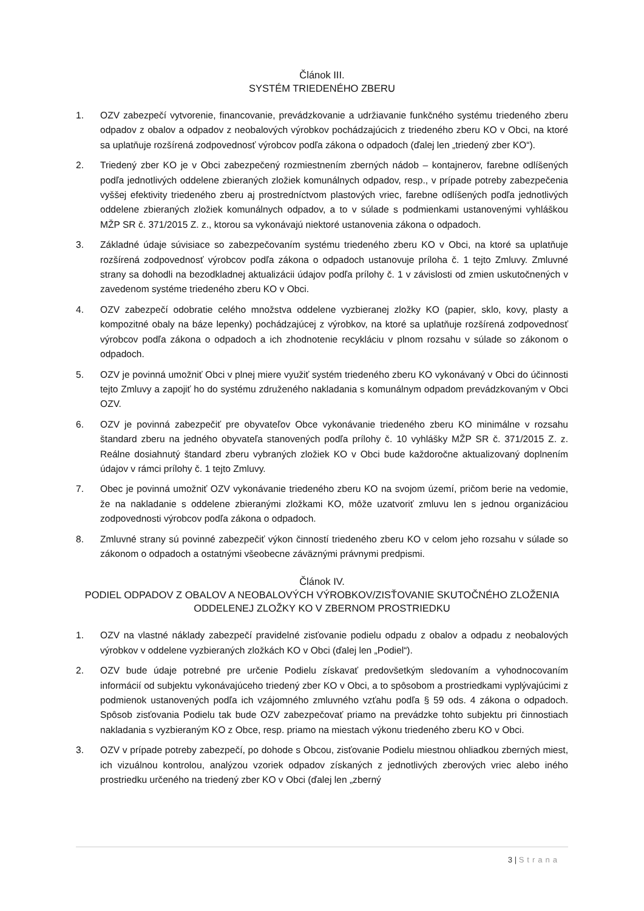Článok III.
SYSTÉM TRIEDENÉHO ZBERU
1. OZV zabezpečí vytvorenie, financovanie, prevádzkovanie a udržiavanie funkčného systému triedeného zberu odpadov z obalov a odpadov z neobalových výrobkov pochádzajúcich z triedeného zberu KO v Obci, na ktoré sa uplatňuje rozšírená zodpovednosť výrobcov podľa zákona o odpadoch (ďalej len „triedený zber KO“).
2. Triedený zber KO je v Obci zabezpečený rozmiestnením zberných nádob – kontajnerov, farebne odlíšených podľa jednotlivých oddelene zbieraných zložiek komunálnych odpadov, resp., v prípade potreby zabezpečenia vyššej efektivity triedeného zberu aj prostredníctvom plastových vriec, farebne odlíšených podľa jednotlivých oddelene zbieraných zložiek komunálnych odpadov, a to v súlade s podmienkami ustanovenými vyhláškou MŽP SR č. 371/2015 Z. z., ktorou sa vykonávajú niektoré ustanovenia zákona o odpadoch.
3. Základné údaje súvisiace so zabezpečovaním systému triedeného zberu KO v Obci, na ktoré sa uplatňuje rozšírená zodpovednosť výrobcov podľa zákona o odpadoch ustanovuje príloha č. 1 tejto Zmluvy. Zmluvné strany sa dohodli na bezodkladnej aktualizácii údajov podľa prílohy č. 1 v závislosti od zmien uskutočnených v zavedenom systéme triedeného zberu KO v Obci.
4. OZV zabezpečí odobratie celého množstva oddelene vyzbieranej zložky KO (papier, sklo, kovy, plasty a kompozitné obaly na báze lepenky) pochádzajúcej z výrobkov, na ktoré sa uplatňuje rozšírená zodpovednosť výrobcov podľa zákona o odpadoch a ich zhodnotenie recykláciu v plnom rozsahu v súlade so zákonom o odpadoch.
5. OZV je povinná umožniť Obci v plnej miere využiť systém triedeného zberu KO vykonávaný v Obci do účinnosti tejto Zmluvy a zapojiť ho do systému združeného nakladania s komunálnym odpadom prevádzkovaným v Obci OZV.
6. OZV je povinná zabezpečiť pre obyvateľov Obce vykonávanie triedeného zberu KO minimálne v rozsahu štandard zberu na jedného obyvateľa stanovených podľa prílohy č. 10 vyhlášky MŽP SR č. 371/2015 Z. z. Reálne dosiahnutý štandard zberu vybraných zložiek KO v Obci bude každoročne aktualizovaný doplnením údajov v rámci prílohy č. 1 tejto Zmluvy.
7. Obec je povinná umožniť OZV vykonávanie triedeného zberu KO na svojom území, pričom berie na vedomie, že na nakladanie s oddelene zbieranými zložkami KO, môže uzatvoriť zmluvu len s jednou organizáciou zodpovednosti výrobcov podľa zákona o odpadoch.
8. Zmluvné strany sú povinné zabezpečiť výkon činností triedeného zberu KO v celom jeho rozsahu v súlade so zákonom o odpadoch a ostatnými všeobecne záväznými právnymi predpismi.
Článok IV.
PODIEL ODPADOV Z OBALOV A NEOBALOVÝCH VÝROBKOV/ZISŤOVANIE SKUTOČNÉHO ZLOŽENIA ODDELENEJ ZLOŽKY KO V ZBERNOM PROSTRIEDKU
1. OZV na vlastné náklady zabezpečí pravidelné zisťovanie podielu odpadu z obalov a odpadu z neobalových výrobkov v oddelene vyzbieraných zložkách KO v Obci (ďalej len „Podiel“).
2. OZV bude údaje potrebné pre určenie Podielu získavať predovšetkým sledovaním a vyhodnocovaním informácií od subjektu vykonávajúceho triedený zber KO v Obci, a to spôsobom a prostriedkami vyplývajúcimi z podmienok ustanovených podľa ich vzájomného zmluvného vzťahu podľa § 59 ods. 4 zákona o odpadoch. Spôsob zisťovania Podielu tak bude OZV zabezpečovať priamo na prevádzke tohto subjektu pri činnostiach nakladania s vyzbieraným KO z Obce, resp. priamo na miestach výkonu triedeného zberu KO v Obci.
3. OZV v prípade potreby zabezpečí, po dohode s Obcou, zisťovanie Podielu miestnou ohliadkou zberných miest, ich vizuálnou kontrolou, analýzou vzoriek odpadov získaných z jednotlivých zberových vriec alebo iného prostriedku určeného na triedený zber KO v Obci (ďalej len „zberný
3 | Strana